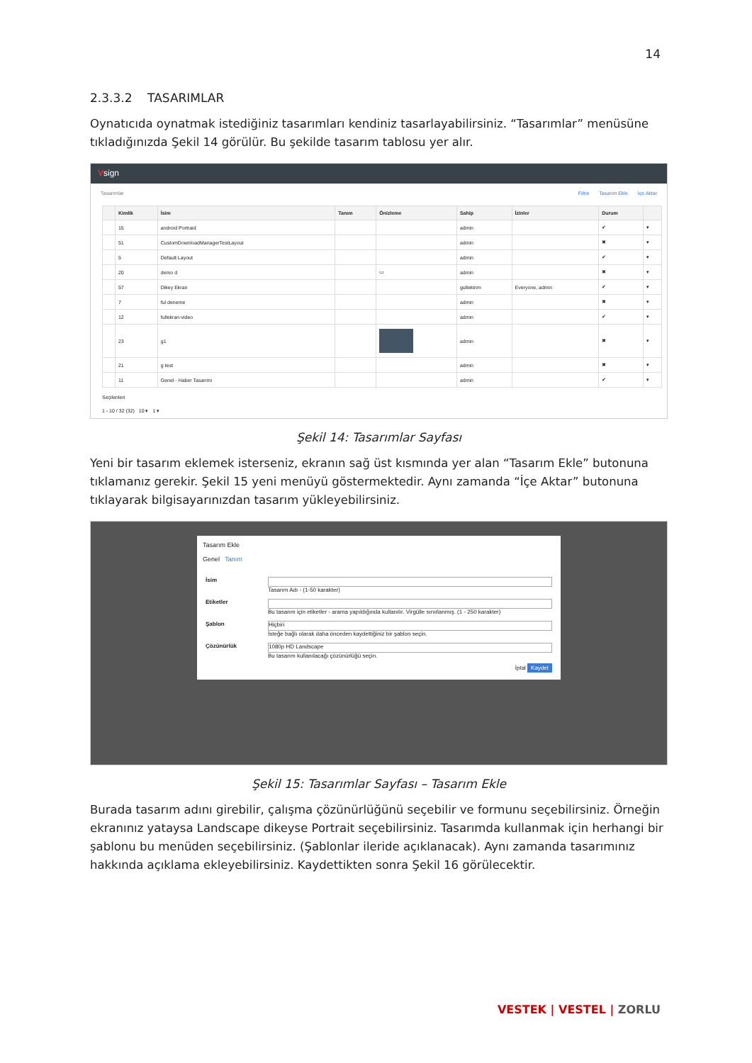14
2.3.3.2 TASARIMLAR
Oynatıcıda oynatmak istediğiniz tasarımları kendiniz tasarlayabilirsiniz. “Tasarımlar” menüsüne tıkladığınızda Şekil 14 görülür. Bu şekilde tasarım tablosu yer alır.
Vsign
Tasarımlar Filtre Tasarım Ekle İçe Aktar
| | Kimlik | İsim | Tanım | Önizleme | Sahip | İzinler | Durum | |
| --- | --- | --- | --- | --- | --- | --- | --- | --- |
| | 15 | android Portraid | | | admin | | ✔ | ▾ |
| | 51 | CustomDownloadManagerTestLayout | | | admin | | ✖ | ▾ |
| | 5 | Default Layout | | | admin | | ✔ | ▾ |
| | 20 | demo d | | ▭ | admin | | ✖ | ▾ |
| | 57 | Dikey Ekran | | | gultekinm | Everyone, admin | ✔ | ▾ |
| | 7 | ful deneme | | | admin | | ✖ | ▾ |
| | 12 | fullekran-video | | | admin | | ✔ | ▾ |
| | 23 | g1 | | | admin | | ✖ | ▾ |
| | 21 | g test | | | admin | | ✖ | ▾ |
| | 11 | Genel - Haber Tasarımı | | | admin | | ✔ | ▾ |
Seçilenleri
1 - 10 / 32 (32) 10 ▾ 1 ▾
Şekil 14: Tasarımlar Sayfası
Yeni bir tasarım eklemek isterseniz, ekranın sağ üst kısmında yer alan “Tasarım Ekle” butonuna tıklamanız gerekir. Şekil 15 yeni menüyü göstermektedir. Aynı zamanda “İçe Aktar” butonuna tıklayarak bilgisayarınızdan tasarım yükleyebilirsiniz.
Tasarım Ekle
Genel Tanım
İsim
Tasarım Adı - (1-50 karakter)
Etiketler
Bu tasarım için etiketler - arama yapıldığında kullanılır. Virgülle sınırlanmış. (1 - 250 karakter)
Şablon
Hiçbiri
İsteğe bağlı olarak daha önceden kaydettiğiniz bir şablon seçin.
Çözünürlük
1080p HD Landscape
Bu tasarım kullanılacağı çözünürlüğü seçin.
İptal Kaydet
Şekil 15: Tasarımlar Sayfası – Tasarım Ekle
Burada tasarım adını girebilir, çalışma çözünürlüğünü seçebilir ve formunu seçebilirsiniz. Örneğin ekranınız yataysa Landscape dikeyse Portrait seçebilirsiniz. Tasarımda kullanmak için herhangi bir şablonu bu menüden seçebilirsiniz. (Şablonlar ileride açıklanacak). Aynı zamanda tasarımınız hakkında açıklama ekleyebilirsiniz. Kaydettikten sonra Şekil 16 görülecektir.
VESTEK | VESTEL | ZORLU